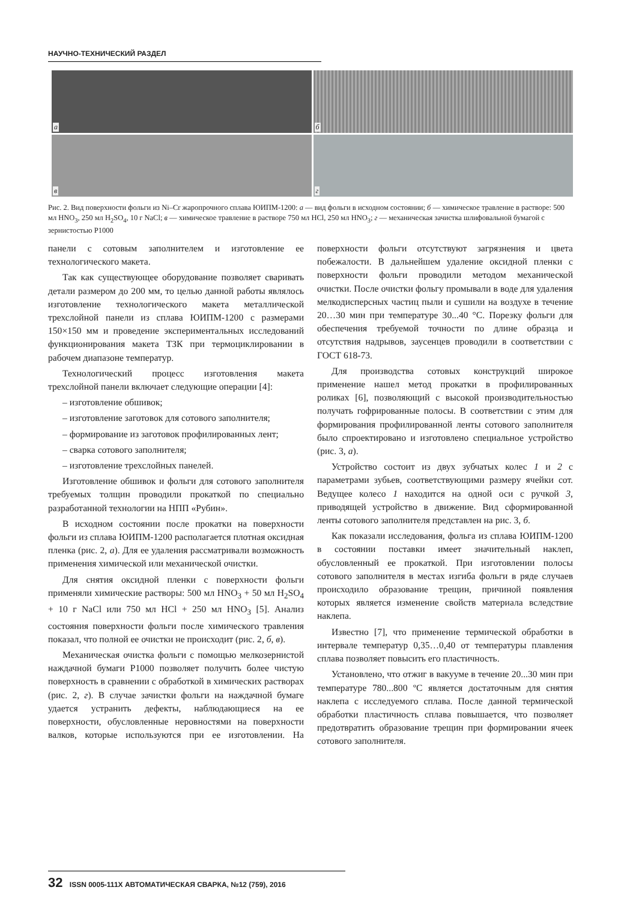НАУЧНО-ТЕХНИЧЕСКИЙ РАЗДЕЛ
а
б
в
г
Рис. 2. Вид поверхности фольги из Ni–Cr жаропрочного сплава ЮИПМ-1200: а — вид фольги в исходном состоянии; б — химическое травление в растворе: 500 мл HNO<sub>3</sub>, 250 мл H<sub>2</sub>SO<sub>4</sub>, 10 г NaCl; в — химическое травление в растворе 750 мл HCl, 250 мл HNO<sub>3</sub>; г — механическая зачистка шлифовальной бумагой с зернистостью Р1000
панели с сотовым заполнителем и изготовление ее технологического макета.
Так как существующее оборудование позволяет сваривать детали размером до 200 мм, то целью данной работы являлось изготовление технологического макета металлической трехслойной панели из сплава ЮИПМ-1200 с размерами 150×150 мм и проведение экспериментальных исследований функционирования макета ТЗК при термоциклировании в рабочем диапазоне температур.
Технологический процесс изготовления макета трехслойной панели включает следующие операции [4]:
– изготовление обшивок;
– изготовление заготовок для сотового заполнителя;
– формирование из заготовок профилированных лент;
– сварка сотового заполнителя;
– изготовление трехслойных панелей.
Изготовление обшивок и фольги для сотового заполнителя требуемых толщин проводили прокаткой по специально разработанной технологии на НПП «Рубин».
В исходном состоянии после прокатки на поверхности фольги из сплава ЮИПМ-1200 располагается плотная оксидная пленка (рис. 2, а). Для ее удаления рассматривали возможность применения химической или механической очистки.
Для снятия оксидной пленки с поверхности фольги применяли химические растворы: 500 мл HNO<sub>3</sub> + 50 мл H<sub>2</sub>SO<sub>4</sub> + 10 г NaCl или 750 мл HCl + 250 мл HNO<sub>3</sub> [5]. Анализ состояния поверхности фольги после химического травления показал, что полной ее очистки не происходит (рис. 2, б, в).
Механическая очистка фольги с помощью мелкозернистой наждачной бумаги Р1000 позволяет получить более чистую поверхность в сравнении с обработкой в химических растворах (рис. 2, г). В случае зачистки фольги на наждачной бумаге удается устранить дефекты, наблюдающиеся на ее поверхности, обусловленные неровностями на поверхности валков, которые используются при ее изготовлении. На поверхности фольги отсутствуют загрязнения и цвета побежалости. В дальнейшем удаление оксидной пленки с поверхности фольги проводили методом механической очистки. После очистки фольгу промывали в воде для удаления мелкодисперсных частиц пыли и сушили на воздухе в течение 20…30 мин при температуре 30...40 °С. Порезку фольги для обеспечения требуемой точности по длине образца и отсутствия надрывов, заусенцев проводили в соответствии с ГОСТ 618-73.
Для производства сотовых конструкций широкое применение нашел метод прокатки в профилированных роликах [6], позволяющий с высокой производительностью получать гофрированные полосы. В соответствии с этим для формирования профилированной ленты сотового заполнителя было спроектировано и изготовлено специальное устройство (рис. 3, а).
Устройство состоит из двух зубчатых колес 1 и 2 с параметрами зубьев, соответствующими размеру ячейки сот. Ведущее колесо 1 находится на одной оси с ручкой 3, приводящей устройство в движение. Вид сформированной ленты сотового заполнителя представлен на рис. 3, б.
Как показали исследования, фольга из сплава ЮИПМ-1200 в состоянии поставки имеет значительный наклеп, обусловленный ее прокаткой. При изготовлении полосы сотового заполнителя в местах изгиба фольги в ряде случаев происходило образование трещин, причиной появления которых является изменение свойств материала вследствие наклепа.
Известно [7], что применение термической обработки в интервале температур 0,35…0,40 от температуры плавления сплава позволяет повысить его пластичность.
Установлено, что отжиг в вакууме в течение 20...30 мин при температуре 780...800 ºС является достаточным для снятия наклепа с исследуемого сплава. После данной термической обработки пластичность сплава повышается, что позволяет предотвратить образование трещин при формировании ячеек сотового заполнителя.
32 ISSN 0005-111Х АВТОМАТИЧЕСКАЯ СВАРКА, №12 (759), 2016